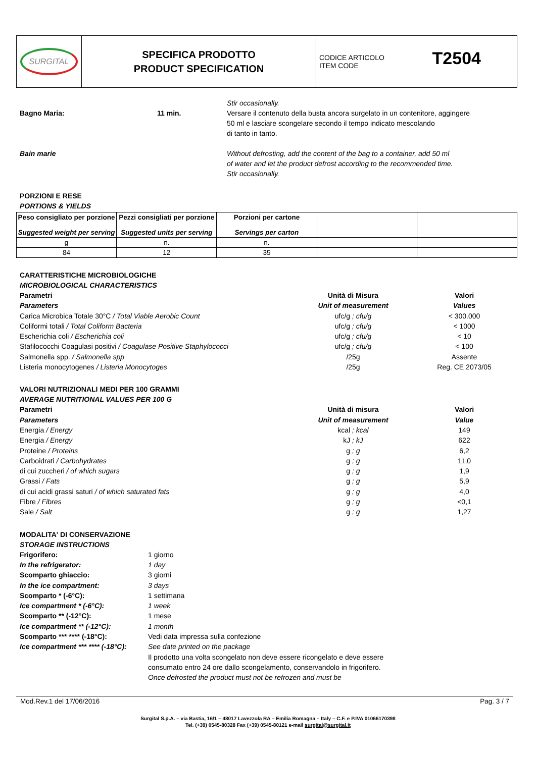| SURGITAL | SPECIFICA PRODOTTO PRODUCT SPECIFICATION | T2504 CODICE ARTICOLO ITEM CODE |
Stir occasionally.
Bagno Maria: 11 min. Versare il contenuto della busta ancora surgelato in un contenitore, aggingere
50 ml e lasciare scongelare secondo il tempo indicato mescolando
di tanto in tanto.
Bain marie Without defrosting, add the content of the bag to a container, add 50 ml
of water and let the product defrost according to the recommended time.
Stir occasionally.
PORZIONI E RESE
PORTIONS & YIELDS
| Peso consigliato per porzione Suggested weight per serving | Pezzi consigliati per porzione Suggested units per serving | Porzioni per cartone Servings per carton | | |
| g | n. | n. | | |
| 84 | 12 | 35 | | |
CARATTERISTICHE MICROBIOLOGICHE
MICROBIOLOGICAL CHARACTERISTICS
| Parametri Parameters | Unità di Misura Unit of measurement | Valori Values |
| Carica Microbica Totale 30°C / Total Viable Aerobic Count | ufc/g ; cfu/g | < 300.000 |
| Coliformi totali / Total Coliform Bacteria | ufc/g ; cfu/g | < 1000 |
| Escherichia coli / Escherichia coli | ufc/g ; cfu/g | < 10 |
| Stafilococchi Coagulasi positivi / Coagulase Positive Staphylococci | ufc/g ; cfu/g | < 100 |
| Salmonella spp. / Salmonella spp | /25g | Assente |
| Listeria monocytogenes / Listeria Monocytoges | /25g | Reg. CE 2073/05 |
VALORI NUTRIZIONALI MEDI PER 100 GRAMMI
AVERAGE NUTRITIONAL VALUES PER 100 G
| Parametri Parameters | Unità di misura Unit of measurement | Valori Value |
| Energia / Energy | kcal ; kcal | 149 |
| Energia / Energy | kJ ; kJ | 622 |
| Proteine / Proteins | g ; g | 6,2 |
| Carboidrati / Carbohydrates | g ; g | 11,0 |
| di cui zuccheri / of which sugars | g ; g | 1,9 |
| Grassi / Fats | g ; g | 5,9 |
| di cui acidi grassi saturi / of which saturated fats | g ; g | 4,0 |
| Fibre / Fibres | g ; g | <0,1 |
| Sale / Salt | g ; g | 1,27 |
MODALITA' DI CONSERVAZIONE
STORAGE INSTRUCTIONS
| Frigorifero: | 1 giorno |
| In the refrigerator: | 1 day |
| Scomparto ghiaccio: | 3 giorni |
| In the ice compartment: | 3 days |
| Scomparto * (-6°C): | 1 settimana |
| Ice compartment * (-6°C): | 1 week |
| Scomparto ** (-12°C): | 1 mese |
| Ice compartment ** (-12°C): | 1 month |
| Scomparto *** **** (-18°C): | Vedi data impressa sulla confezione |
| Ice compartment *** **** (-18°C): | See date printed on the package |
| | Il prodotto una volta scongelato non deve essere ricongelato e deve essere consumato entro 24 ore dallo scongelamento, conservandolo in frigorifero. Once defrosted the product must not be refrozen and must be |
Mod.Rev.1 del 17/06/2016 Pag. 3 / 7
Surgital S.p.A. – via Bastia, 16/1 – 48017 Lavezzola RA – Emilia Romagna – Italy – C.F. e P.IVA 01066170398
Tel. (+39) 0545-80328 Fax (+39) 0545-80121 e-mail surgital@surgital.it